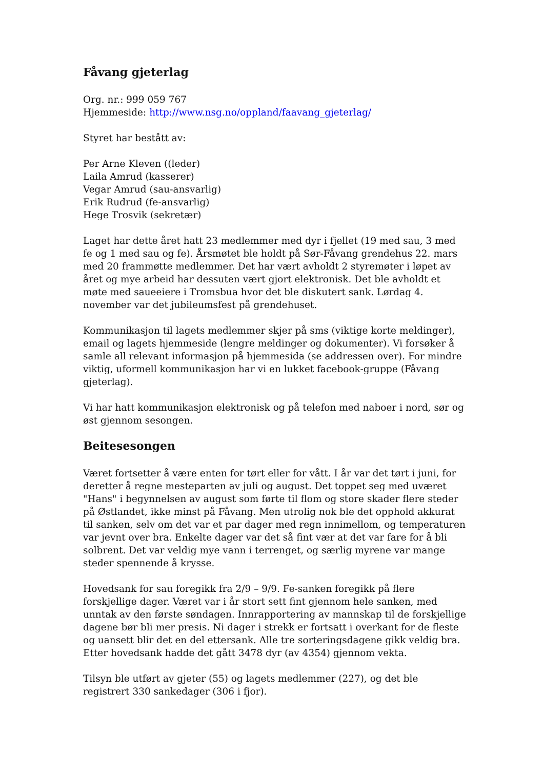Fåvang gjeterlag
Org. nr.: 999 059 767
Hjemmeside: http://www.nsg.no/oppland/faavang_gjeterlag/
Styret har bestått av:
Per Arne Kleven ((leder)
Laila Amrud (kasserer)
Vegar Amrud (sau-ansvarlig)
Erik Rudrud (fe-ansvarlig)
Hege Trosvik (sekretær)
Laget har dette året hatt 23 medlemmer med dyr i fjellet (19 med sau, 3 med fe og 1 med sau og fe). Årsmøtet ble holdt på Sør-Fåvang grendehus 22. mars med 20 frammøtte medlemmer. Det har vært avholdt 2 styremøter i løpet av året og mye arbeid har dessuten vært gjort elektronisk. Det ble avholdt et møte med saueeiere i Tromsbua hvor det ble diskutert sank. Lørdag 4. november var det jubileumsfest på grendehuset.
Kommunikasjon til lagets medlemmer skjer på sms (viktige korte meldinger), email og lagets hjemmeside (lengre meldinger og dokumenter). Vi forsøker å samle all relevant informasjon på hjemmesida (se addressen over). For mindre viktig, uformell kommunikasjon har vi en lukket facebook-gruppe (Fåvang gjeterlag).
Vi har hatt kommunikasjon elektronisk og på telefon med naboer i nord, sør og øst gjennom sesongen.
Beitesesongen
Været fortsetter å være enten for tørt eller for vått. I år var det tørt i juni, for deretter å regne mesteparten av juli og august. Det toppet seg med uværet "Hans" i begynnelsen av august som førte til flom og store skader flere steder på Østlandet, ikke minst på Fåvang. Men utrolig nok ble det opphold akkurat til sanken, selv om det var et par dager med regn innimellom, og temperaturen var jevnt over bra. Enkelte dager var det så fint vær at det var fare for å bli solbrent. Det var veldig mye vann i terrenget, og særlig myrene var mange steder spennende å krysse.
Hovedsank for sau foregikk fra 2/9 – 9/9. Fe-sanken foregikk på flere forskjellige dager. Været var i år stort sett fint gjennom hele sanken, med unntak av den første søndagen. Innrapportering av mannskap til de forskjellige dagene bør bli mer presis. Ni dager i strekk er fortsatt i overkant for de fleste og uansett blir det en del ettersank. Alle tre sorteringsdagene gikk veldig bra. Etter hovedsank hadde det gått 3478 dyr (av 4354) gjennom vekta.
Tilsyn ble utført av gjeter (55) og lagets medlemmer (227), og det ble registrert 330 sankedager (306 i fjor).